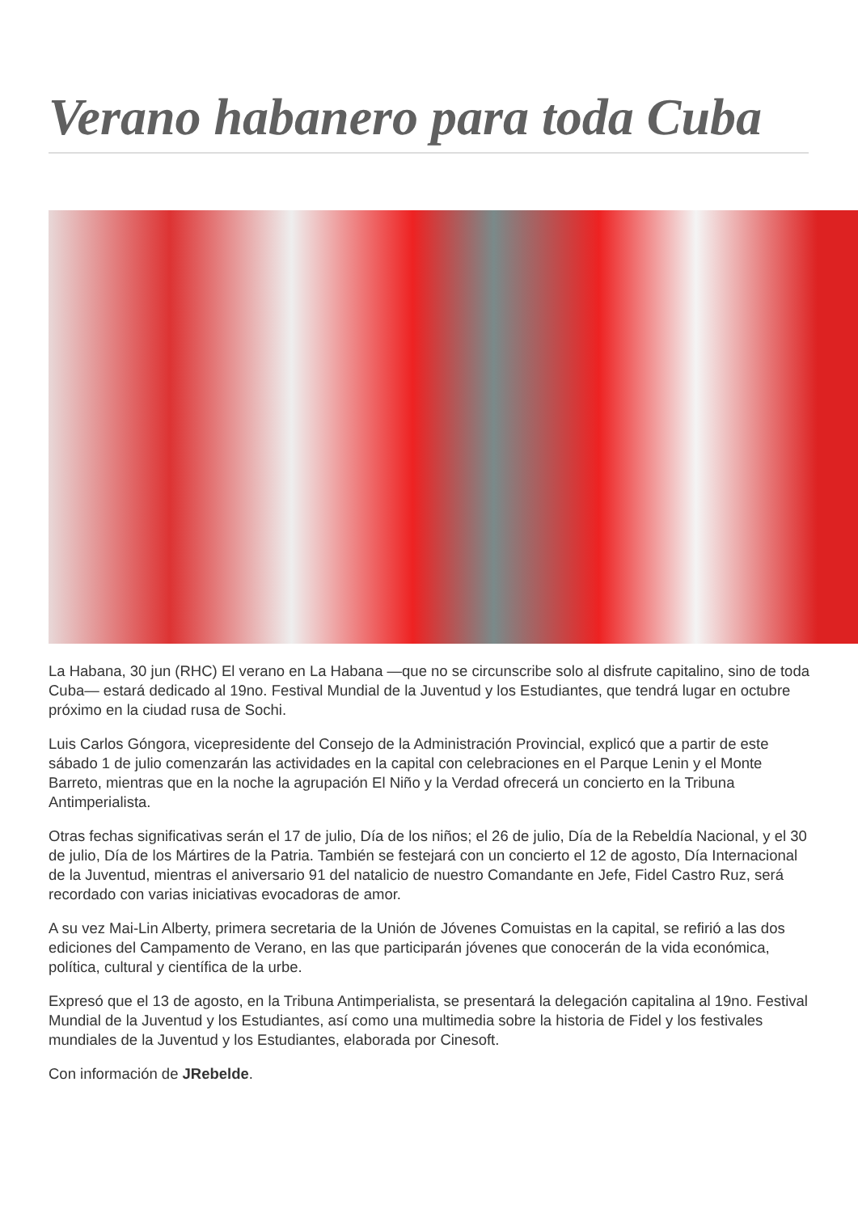Verano habanero para toda Cuba
La Habana, 30 jun (RHC) El verano en La Habana —que no se circunscribe solo al disfrute capitalino, sino de toda Cuba— estará dedicado al 19no. Festival Mundial de la Juventud y los Estudiantes, que tendrá lugar en octubre próximo en la ciudad rusa de Sochi.
Luis Carlos Góngora, vicepresidente del Consejo de la Administración Provincial, explicó que a partir de este sábado 1 de julio comenzarán las actividades en la capital con celebraciones en el Parque Lenin y el Monte Barreto, mientras que en la noche la agrupación El Niño y la Verdad ofrecerá un concierto en la Tribuna Antimperialista.
Otras fechas significativas serán el 17 de julio, Día de los niños; el 26 de julio, Día de la Rebeldía Nacional, y el 30 de julio, Día de los Mártires de la Patria. También se festejará con un concierto el 12 de agosto, Día Internacional de la Juventud, mientras el aniversario 91 del natalicio de nuestro Comandante en Jefe, Fidel Castro Ruz, será recordado con varias iniciativas evocadoras de amor.
A su vez Mai-Lin Alberty, primera secretaria de la Unión de Jóvenes Comuistas en la capital, se refirió a las dos ediciones del Campamento de Verano, en las que participarán jóvenes que conocerán de la vida económica, política, cultural y científica de la urbe.
Expresó que el 13 de agosto, en la Tribuna Antimperialista, se presentará la delegación capitalina al 19no. Festival Mundial de la Juventud y los Estudiantes, así como una multimedia sobre la historia de Fidel y los festivales mundiales de la Juventud y los Estudiantes, elaborada por Cinesoft.
Con información de JRebelde.